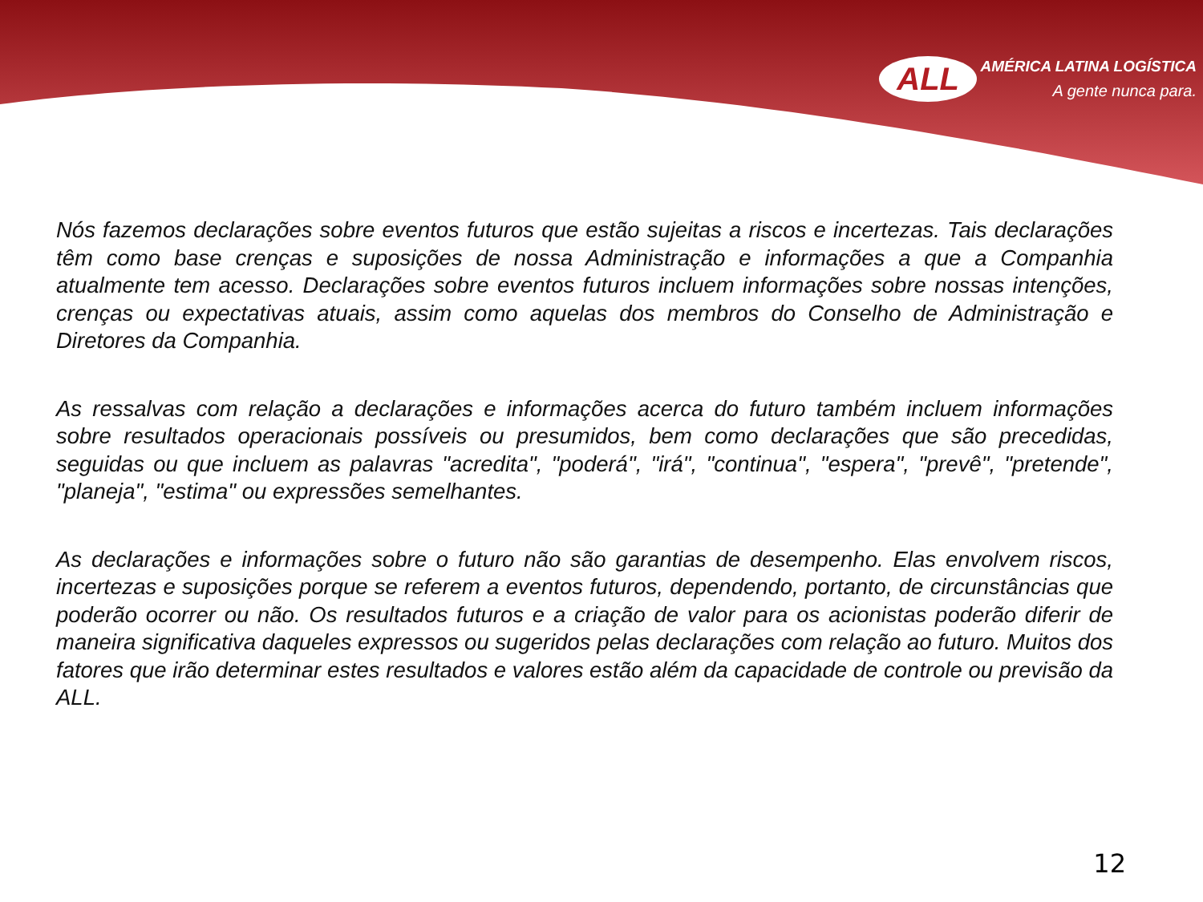ALL AMÉRICA LATINA LOGÍSTICA A gente nunca para.
Nós fazemos declarações sobre eventos futuros que estão sujeitas a riscos e incertezas. Tais declarações têm como base crenças e suposições de nossa Administração e informações a que a Companhia atualmente tem acesso. Declarações sobre eventos futuros incluem informações sobre nossas intenções, crenças ou expectativas atuais, assim como aquelas dos membros do Conselho de Administração e Diretores da Companhia.
As ressalvas com relação a declarações e informações acerca do futuro também incluem informações sobre resultados operacionais possíveis ou presumidos, bem como declarações que são precedidas, seguidas ou que incluem as palavras "acredita", "poderá", "irá", "continua", "espera", "prevê", "pretende", "planeja", "estima" ou expressões semelhantes.
As declarações e informações sobre o futuro não são garantias de desempenho. Elas envolvem riscos, incertezas e suposições porque se referem a eventos futuros, dependendo, portanto, de circunstâncias que poderão ocorrer ou não. Os resultados futuros e a criação de valor para os acionistas poderão diferir de maneira significativa daqueles expressos ou sugeridos pelas declarações com relação ao futuro. Muitos dos fatores que irão determinar estes resultados e valores estão além da capacidade de controle ou previsão da ALL.
12